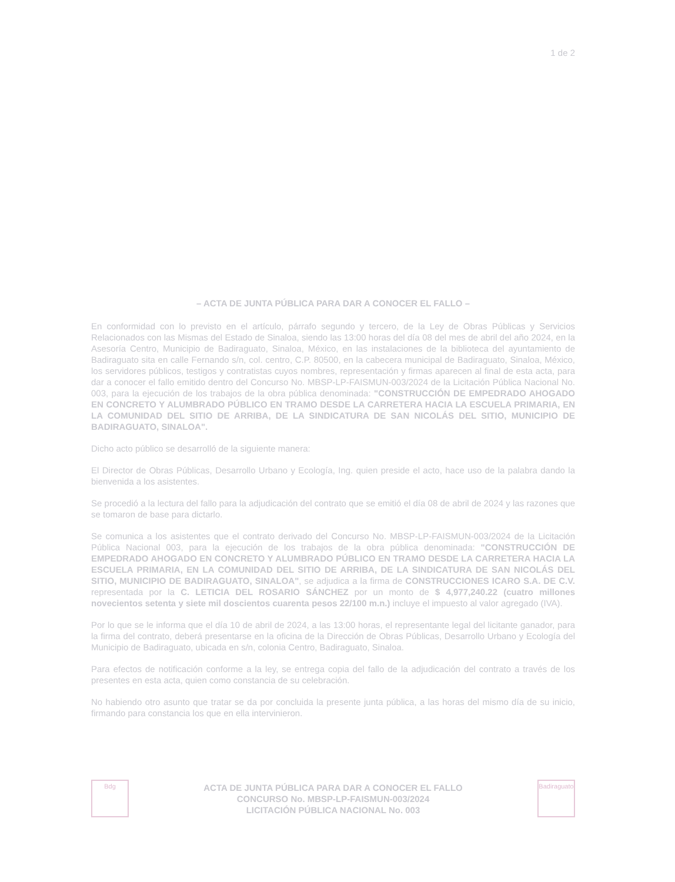Bdg
ACTA DE JUNTA PÚBLICA PARA DAR A CONOCER EL FALLO
CONCURSO No. MBSP-LP-FAISMUN-003/2024
LICITACIÓN PÚBLICA NACIONAL No. 003
Badiraguato
– ACTA DE JUNTA PÚBLICA PARA DAR A CONOCER EL FALLO –
En conformidad con lo previsto en el artículo, párrafo segundo y tercero, de la Ley de Obras Públicas y Servicios Relacionados con las Mismas del Estado de Sinaloa, siendo las 13:00 horas del día 08 del mes de abril del año 2024, en la Asesoría Centro, Municipio de Badiraguato, Sinaloa, México, en las instalaciones de la biblioteca del ayuntamiento de Badiraguato sita en calle Fernando s/n, col. centro, C.P. 80500, en la cabecera municipal de Badiraguato, Sinaloa, México, los servidores públicos, testigos y contratistas cuyos nombres, representación y firmas aparecen al final de esta acta, para dar a conocer el fallo emitido dentro del Concurso No. MBSP-LP-FAISMUN-003/2024 de la Licitación Pública Nacional No. 003, para la ejecución de los trabajos de la obra pública denominada: "CONSTRUCCIÓN DE EMPEDRADO AHOGADO EN CONCRETO Y ALUMBRADO PÚBLICO EN TRAMO DESDE LA CARRETERA HACIA LA ESCUELA PRIMARIA, EN LA COMUNIDAD DEL SITIO DE ARRIBA, DE LA SINDICATURA DE SAN NICOLÁS DEL SITIO, MUNICIPIO DE BADIRAGUATO, SINALOA".
Dicho acto público se desarrolló de la siguiente manera:
El Director de Obras Públicas, Desarrollo Urbano y Ecología, Ing. quien preside el acto, hace uso de la palabra dando la bienvenida a los asistentes.
Se procedió a la lectura del fallo para la adjudicación del contrato que se emitió el día 08 de abril de 2024 y las razones que se tomaron de base para dictarlo.
Se comunica a los asistentes que el contrato derivado del Concurso No. MBSP-LP-FAISMUN-003/2024 de la Licitación Pública Nacional 003, para la ejecución de los trabajos de la obra pública denominada: "CONSTRUCCIÓN DE EMPEDRADO AHOGADO EN CONCRETO Y ALUMBRADO PÚBLICO EN TRAMO DESDE LA CARRETERA HACIA LA ESCUELA PRIMARIA, EN LA COMUNIDAD DEL SITIO DE ARRIBA, DE LA SINDICATURA DE SAN NICOLÁS DEL SITIO, MUNICIPIO DE BADIRAGUATO, SINALOA", se adjudica a la firma de CONSTRUCCIONES ICARO S.A. DE C.V. representada por la C. LETICIA DEL ROSARIO SÁNCHEZ por un monto de $ 4,977,240.22 (cuatro millones novecientos setenta y siete mil doscientos cuarenta pesos 22/100 m.n.) incluye el impuesto al valor agregado (IVA).
Por lo que se le informa que el día 10 de abril de 2024, a las 13:00 horas, el representante legal del licitante ganador, para la firma del contrato, deberá presentarse en la oficina de la Dirección de Obras Públicas, Desarrollo Urbano y Ecología del Municipio de Badiraguato, ubicada en s/n, colonia Centro, Badiraguato, Sinaloa.
Para efectos de notificación conforme a la ley, se entrega copia del fallo de la adjudicación del contrato a través de los presentes en esta acta, quien como constancia de su celebración.
No habiendo otro asunto que tratar se da por concluida la presente junta pública, a las horas del mismo día de su inicio, firmando para constancia los que en ella intervinieron.
1 de 2